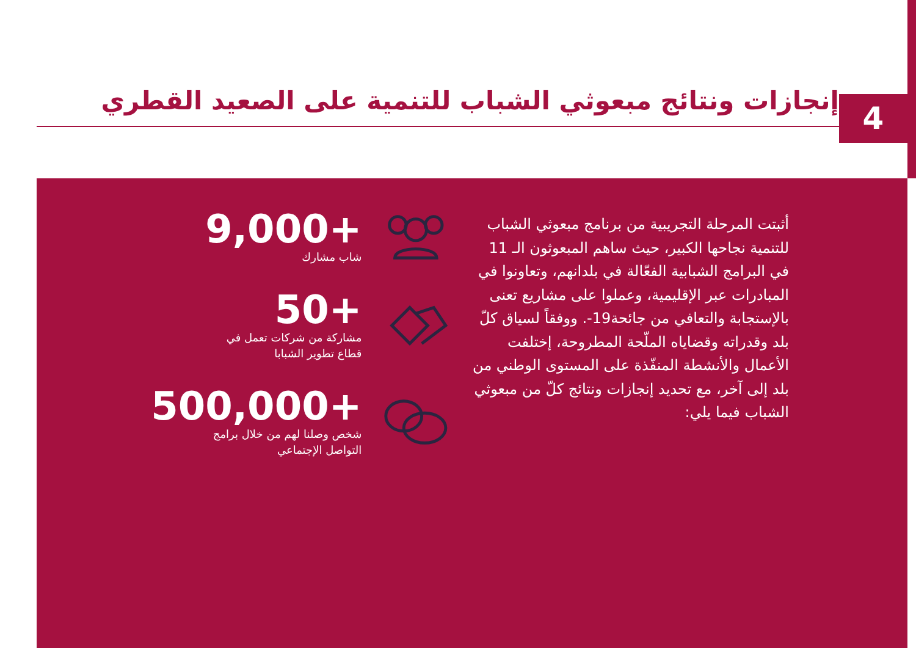إنجازات ونتائج مبعوثي الشباب للتنمية على الصعيد القطري
4
9,000+
شاب مشارك
50+
مشاركة من شركات تعمل في
قطاع تطوير الشبابا
500,000+
شخص وصلنا لهم من خلال برامج
التواصل الإجتماعي
أثبتت المرحلة التجريبية من برنامج مبعوثي الشباب للتنمية نجاحها الكبير، حيث ساهم المبعوثون الـ 11 في البرامج الشبابية الفعّالة في بلدانهم، وتعاونوا في المبادرات عبر الإقليمية، وعملوا على مشاريع تعنى بالإستجابة والتعافي من جائحة19-. ووفقاً لسياق كلّ بلد وقدراته وقضاياه الملّحة المطروحة، إختلفت الأعمال والأنشطة المنفّذة على المستوى الوطني من بلد إلى آخر، مع تحديد إنجازات ونتائج كلّ من مبعوثي الشباب فيما يلي: